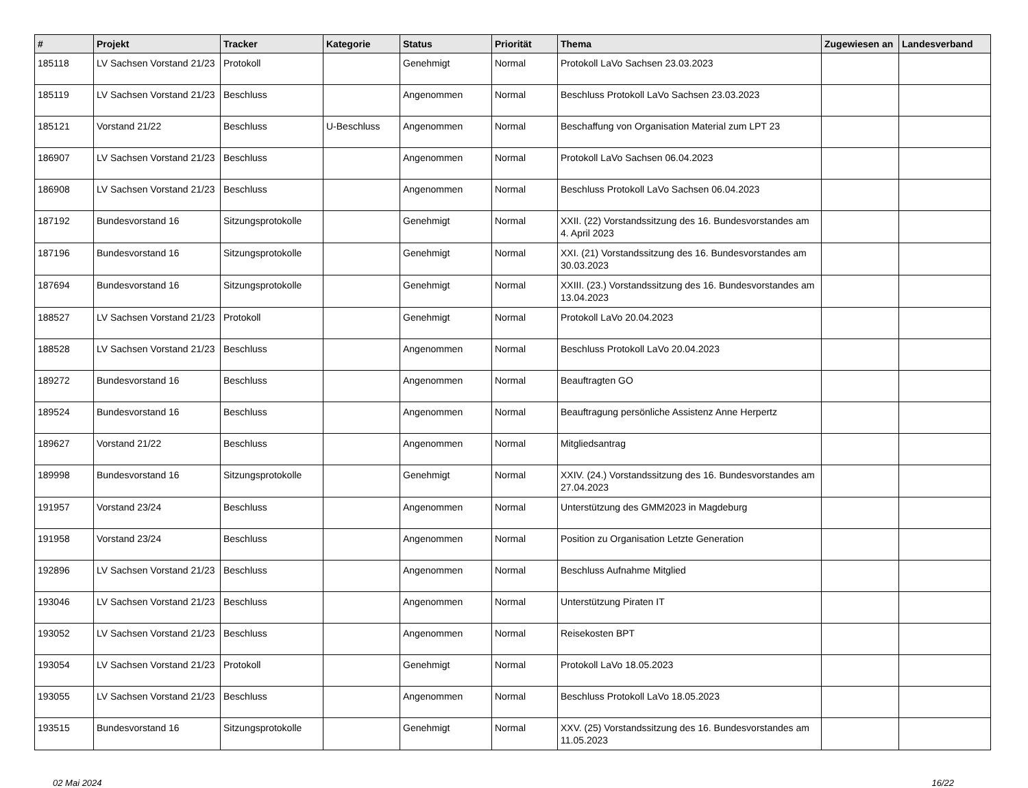| # | Projekt | Tracker | Kategorie | Status | Priorität | Thema | Zugewiesen an | Landesverband |
| --- | --- | --- | --- | --- | --- | --- | --- | --- |
| 185118 | LV Sachsen Vorstand 21/23 | Protokoll | | Genehmigt | Normal | Protokoll LaVo Sachsen 23.03.2023 | | |
| 185119 | LV Sachsen Vorstand 21/23 | Beschluss | | Angenommen | Normal | Beschluss Protokoll LaVo Sachsen 23.03.2023 | | |
| 185121 | Vorstand 21/22 | Beschluss | U-Beschluss | Angenommen | Normal | Beschaffung von Organisation Material zum LPT 23 | | |
| 186907 | LV Sachsen Vorstand 21/23 | Beschluss | | Angenommen | Normal | Protokoll LaVo Sachsen 06.04.2023 | | |
| 186908 | LV Sachsen Vorstand 21/23 | Beschluss | | Angenommen | Normal | Beschluss Protokoll LaVo Sachsen 06.04.2023 | | |
| 187192 | Bundesvorstand 16 | Sitzungsprotokolle | | Genehmigt | Normal | XXII. (22) Vorstandssitzung des 16. Bundesvorstandes am 4. April 2023 | | |
| 187196 | Bundesvorstand 16 | Sitzungsprotokolle | | Genehmigt | Normal | XXI. (21) Vorstandssitzung des 16. Bundesvorstandes am 30.03.2023 | | |
| 187694 | Bundesvorstand 16 | Sitzungsprotokolle | | Genehmigt | Normal | XXIII. (23.) Vorstandssitzung des 16. Bundesvorstandes am 13.04.2023 | | |
| 188527 | LV Sachsen Vorstand 21/23 | Protokoll | | Genehmigt | Normal | Protokoll LaVo 20.04.2023 | | |
| 188528 | LV Sachsen Vorstand 21/23 | Beschluss | | Angenommen | Normal | Beschluss Protokoll LaVo 20.04.2023 | | |
| 189272 | Bundesvorstand 16 | Beschluss | | Angenommen | Normal | Beauftragten GO | | |
| 189524 | Bundesvorstand 16 | Beschluss | | Angenommen | Normal | Beauftragung persönliche Assistenz Anne Herpertz | | |
| 189627 | Vorstand 21/22 | Beschluss | | Angenommen | Normal | Mitgliedsantrag | | |
| 189998 | Bundesvorstand 16 | Sitzungsprotokolle | | Genehmigt | Normal | XXIV. (24.) Vorstandssitzung des 16. Bundesvorstandes am 27.04.2023 | | |
| 191957 | Vorstand 23/24 | Beschluss | | Angenommen | Normal | Unterstützung des GMM2023 in Magdeburg | | |
| 191958 | Vorstand 23/24 | Beschluss | | Angenommen | Normal | Position zu Organisation Letzte Generation | | |
| 192896 | LV Sachsen Vorstand 21/23 | Beschluss | | Angenommen | Normal | Beschluss Aufnahme Mitglied | | |
| 193046 | LV Sachsen Vorstand 21/23 | Beschluss | | Angenommen | Normal | Unterstützung Piraten IT | | |
| 193052 | LV Sachsen Vorstand 21/23 | Beschluss | | Angenommen | Normal | Reisekosten BPT | | |
| 193054 | LV Sachsen Vorstand 21/23 | Protokoll | | Genehmigt | Normal | Protokoll LaVo 18.05.2023 | | |
| 193055 | LV Sachsen Vorstand 21/23 | Beschluss | | Angenommen | Normal | Beschluss Protokoll LaVo 18.05.2023 | | |
| 193515 | Bundesvorstand 16 | Sitzungsprotokolle | | Genehmigt | Normal | XXV. (25) Vorstandssitzung des 16. Bundesvorstandes am 11.05.2023 | | |
02 Mai 2024 16/22